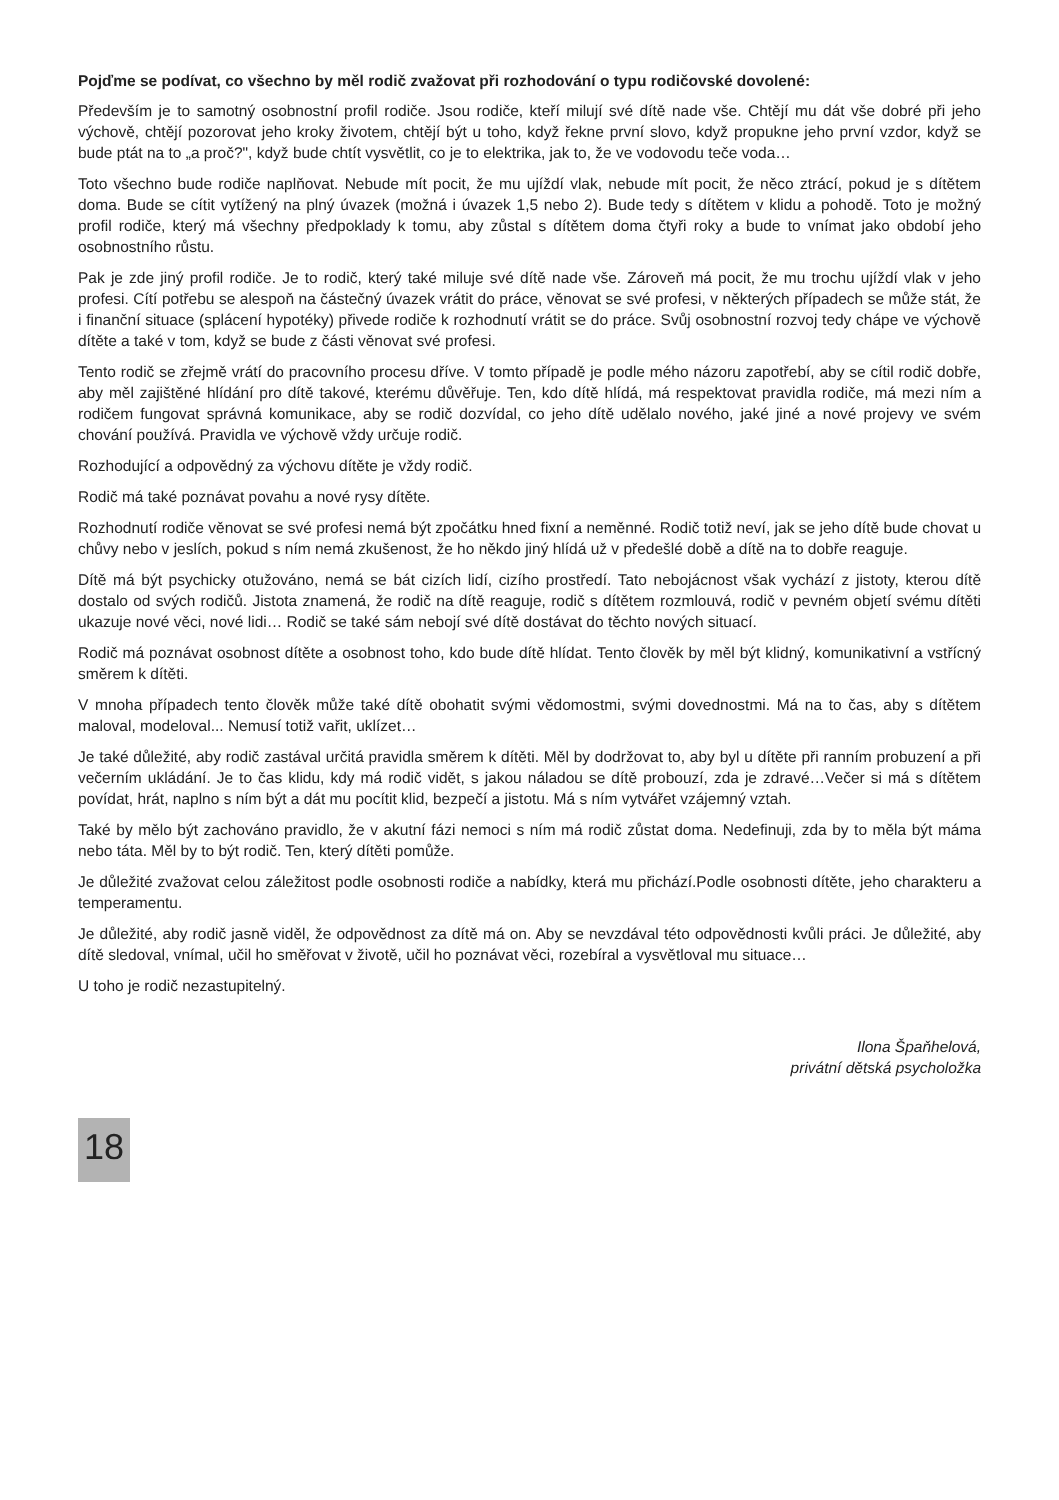Pojďme se podívat, co všechno by měl rodič zvažovat při rozhodování o typu rodičovské dovolené:
Především je to samotný osobnostní profil rodiče. Jsou rodiče, kteří milují své dítě nade vše. Chtějí mu dát vše dobré při jeho výchově, chtějí pozorovat jeho kroky životem, chtějí být u toho, když řekne první slovo, když propukne jeho první vzdor, když se bude ptát na to „a proč?", když bude chtít vysvětlit, co je to elektrika, jak to, že ve vodovodu teče voda…
Toto všechno bude rodiče naplňovat. Nebude mít pocit, že mu ujíždí vlak, nebude mít pocit, že něco ztrácí, pokud je s dítětem doma. Bude se cítit vytížený na plný úvazek (možná i úvazek 1,5 nebo 2). Bude tedy s dítětem v klidu a pohodě. Toto je možný profil rodiče, který má všechny předpoklady k tomu, aby zůstal s dítětem doma čtyři roky a bude to vnímat jako období jeho osobnostního růstu.
Pak je zde jiný profil rodiče. Je to rodič, který také miluje své dítě nade vše. Zároveň má pocit, že mu trochu ujíždí vlak v jeho profesi. Cítí potřebu se alespoň na částečný úvazek vrátit do práce, věnovat se své profesi, v některých případech se může stát, že i finanční situace (splácení hypotéky) přivede rodiče k rozhodnutí vrátit se do práce. Svůj osobnostní rozvoj tedy chápe ve výchově dítěte a také v tom, když se bude z části věnovat své profesi.
Tento rodič se zřejmě vrátí do pracovního procesu dříve. V tomto případě je podle mého názoru zapotřebí, aby se cítil rodič dobře, aby měl zajištěné hlídání pro dítě takové, kterému důvěřuje. Ten, kdo dítě hlídá, má respektovat pravidla rodiče, má mezi ním a rodičem fungovat správná komunikace, aby se rodič dozvídal, co jeho dítě udělalo nového, jaké jiné a nové projevy ve svém chování používá. Pravidla ve výchově vždy určuje rodič.
Rozhodující a odpovědný za výchovu dítěte je vždy rodič.
Rodič má také poznávat povahu a nové rysy dítěte.
Rozhodnutí rodiče věnovat se své profesi nemá být zpočátku hned fixní a neměnné. Rodič totiž neví, jak se jeho dítě bude chovat u chůvy nebo v jeslích, pokud s ním nemá zkušenost, že ho někdo jiný hlídá už v předešlé době a dítě na to dobře reaguje.
Dítě má být psychicky otužováno, nemá se bát cizích lidí, cizího prostředí. Tato nebojácnost však vychází z jistoty, kterou dítě dostalo od svých rodičů. Jistota znamená, že rodič na dítě reaguje, rodič s dítětem rozmlouvá, rodič v pevném objetí svému dítěti ukazuje nové věci, nové lidi… Rodič se také sám nebojí své dítě dostávat do těchto nových situací.
Rodič má poznávat osobnost dítěte a osobnost toho, kdo bude dítě hlídat. Tento člověk by měl být klidný, komunikativní a vstřícný směrem k dítěti.
V mnoha případech tento člověk může také dítě obohatit svými vědomostmi, svými dovednostmi. Má na to čas, aby s dítětem maloval, modeloval... Nemusí totiž vařit, uklízet…
Je také důležité, aby rodič zastával určitá pravidla směrem k dítěti. Měl by dodržovat to, aby byl u dítěte při ranním probuzení a při večerním ukládání. Je to čas klidu, kdy má rodič vidět, s jakou náladou se dítě probouzí, zda je zdravé…Večer si má s dítětem povídat, hrát, naplno s ním být a dát mu pocítit klid, bezpečí a jistotu. Má s ním vytvářet vzájemný vztah.
Také by mělo být zachováno pravidlo, že v akutní fázi nemoci s ním má rodič zůstat doma. Nedefinuji, zda by to měla být máma nebo táta. Měl by to být rodič. Ten, který dítěti pomůže.
Je důležité zvažovat celou záležitost podle osobnosti rodiče a nabídky, která mu přichází.Podle osobnosti dítěte, jeho charakteru a temperamentu.
Je důležité, aby rodič jasně viděl, že odpovědnost za dítě má on. Aby se nevzdával této odpovědnosti kvůli práci. Je důležité, aby dítě sledoval, vnímal, učil ho směřovat v životě, učil ho poznávat věci, rozebíral a vysvětloval mu situace…
U toho je rodič nezastupitelný.
Ilona Špaňhelová,
privátní dětská psycholožka
18